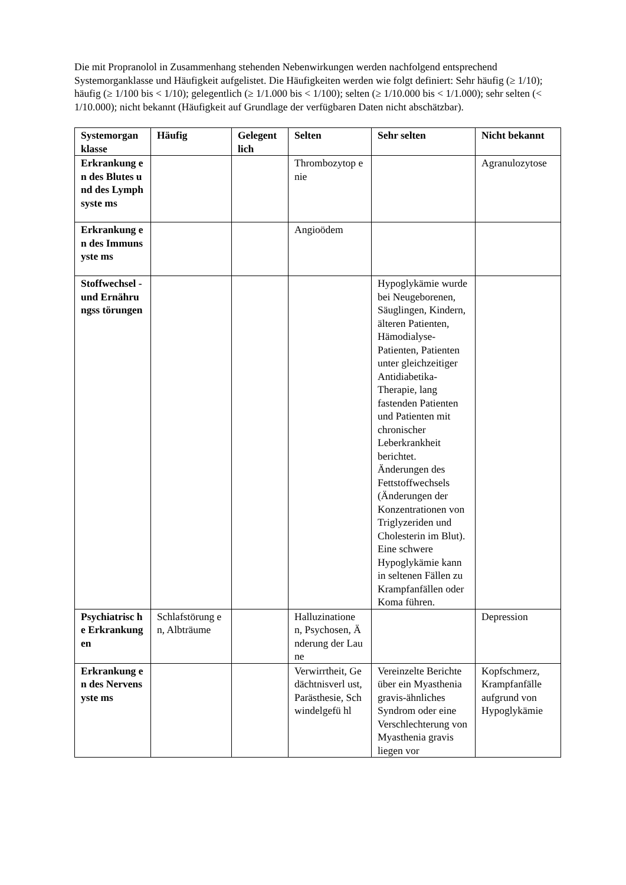Die mit Propranolol in Zusammenhang stehenden Nebenwirkungen werden nachfolgend entsprechend Systemorganklasse und Häufigkeit aufgelistet. Die Häufigkeiten werden wie folgt definiert: Sehr häufig (≥ 1/10); häufig (≥ 1/100 bis < 1/10); gelegentlich (≥ 1/1.000 bis < 1/100); selten (≥ 1/10.000 bis < 1/1.000); sehr selten (< 1/10.000); nicht bekannt (Häufigkeit auf Grundlage der verfügbaren Daten nicht abschätzbar).
| Systemorgan klasse | Häufig | Gelegent lich | Selten | Sehr selten | Nicht bekannt |
| --- | --- | --- | --- | --- | --- |
| Erkrankung en des Blutes und des Lymphsyste ms | | | Thrombozytop enie | | Agranulozytose |
| Erkrankung en des Immunsyste ms | | | Angioödem | | |
| Stoffwechsel - und Ernährungss törungen | | | | Hypoglykämie wurde bei Neugeborenen, Säuglingen, Kindern, älteren Patienten, Hämodialyse-Patienten, Patienten unter gleichzeitiger Antidiabetika-Therapie, lang fastenden Patienten und Patienten mit chronischer Leberkrankheit berichtet. Änderungen des Fettstoffwechsels (Änderungen der Konzentrationen von Triglyzeriden und Cholesterin im Blut). Eine schwere Hypoglykämie kann in seltenen Fällen zu Krampfanfällen oder Koma führen. | |
| Psychiatrisc he Erkrankung en | Schlafstörung en, Albträume | | Halluzinatione n, Psychosen, Änderung der Laune | | Depression |
| Erkrankung en des Nervensyste ms | | | Verwirrtheit, Gedächtnisverl ust, Parästhesie, Schwindelgefü hl | Vereinzelte Berichte über ein Myasthenia gravis-ähnliches Syndrom oder eine Verschlechterung von Myasthenia gravis liegen vor | Kopfschmerz, Krampfanfälle aufgrund von Hypoglykämie |